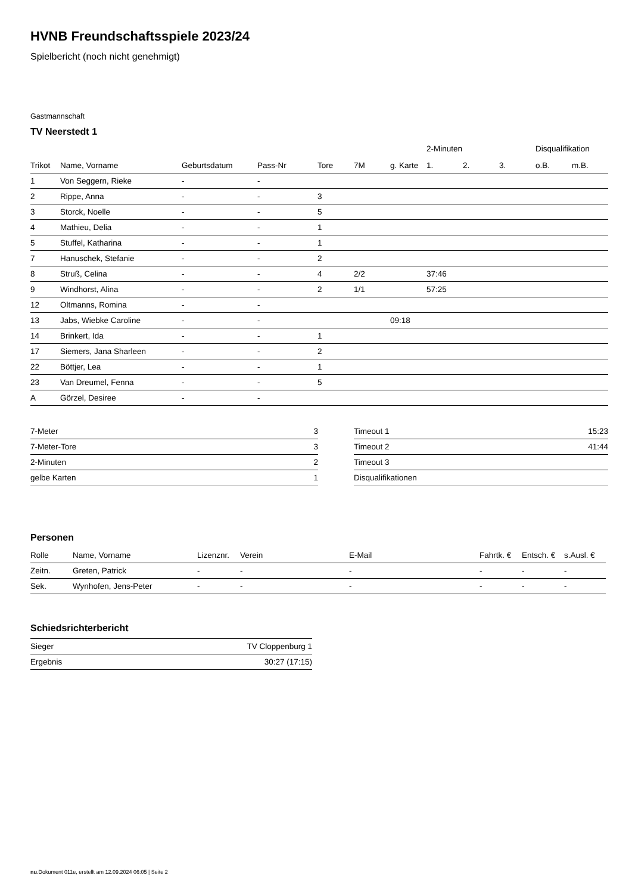HVNB Freundschaftsspiele 2023/24
Spielbericht (noch nicht genehmigt)
Gastmannschaft
TV Neerstedt 1
| | | | | | | | 2-Minuten | | | Disqualifikation | |
| --- | --- | --- | --- | --- | --- | --- | --- | --- | --- | --- | --- |
| Trikot | Name, Vorname | Geburtsdatum | Pass-Nr | Tore | 7M | g. Karte | 1. | 2. | 3. | o.B. | m.B. |
| 1 | Von Seggern, Rieke | - | - | | | | | | | | |
| 2 | Rippe, Anna | - | - | 3 | | | | | | | |
| 3 | Storck, Noelle | - | - | 5 | | | | | | | |
| 4 | Mathieu, Delia | - | - | 1 | | | | | | | |
| 5 | Stuffel, Katharina | - | - | 1 | | | | | | | |
| 7 | Hanuschek, Stefanie | - | - | 2 | | | | | | | |
| 8 | Struß, Celina | - | - | 4 | 2/2 | | 37:46 | | | | |
| 9 | Windhorst, Alina | - | - | 2 | 1/1 | | 57:25 | | | | |
| 12 | Oltmanns, Romina | - | - | | | | | | | | |
| 13 | Jabs, Wiebke Caroline | - | - | | | 09:18 | | | | | |
| 14 | Brinkert, Ida | - | - | 1 | | | | | | | |
| 17 | Siemers, Jana Sharleen | - | - | 2 | | | | | | | |
| 22 | Böttjer, Lea | - | - | 1 | | | | | | | |
| 23 | Van Dreumel, Fenna | - | - | 5 | | | | | | | |
| A | Görzel, Desiree | - | - | | | | | | | | |
| 7-Meter | 3 |
| 7-Meter-Tore | 3 |
| 2-Minuten | 2 |
| gelbe Karten | 1 |
| Timeout 1 | 15:23 |
| Timeout 2 | 41:44 |
| Timeout 3 | |
| Disqualifikationen | |
Personen
| Rolle | Name, Vorname | Lizenznr. | Verein | E-Mail | Fahrtk. € | Entsch. € | s.Ausl. € |
| --- | --- | --- | --- | --- | --- | --- | --- |
| Zeitn. | Greten, Patrick | - | - | - | - | - | - |
| Sek. | Wynhofen, Jens-Peter | - | - | - | - | - | - |
Schiedsrichterbericht
| Sieger | TV Cloppenburg 1 |
| Ergebnis | 30:27 (17:15) |
nu.Dokument 011e, erstellt am 12.09.2024 06:05 | Seite 2